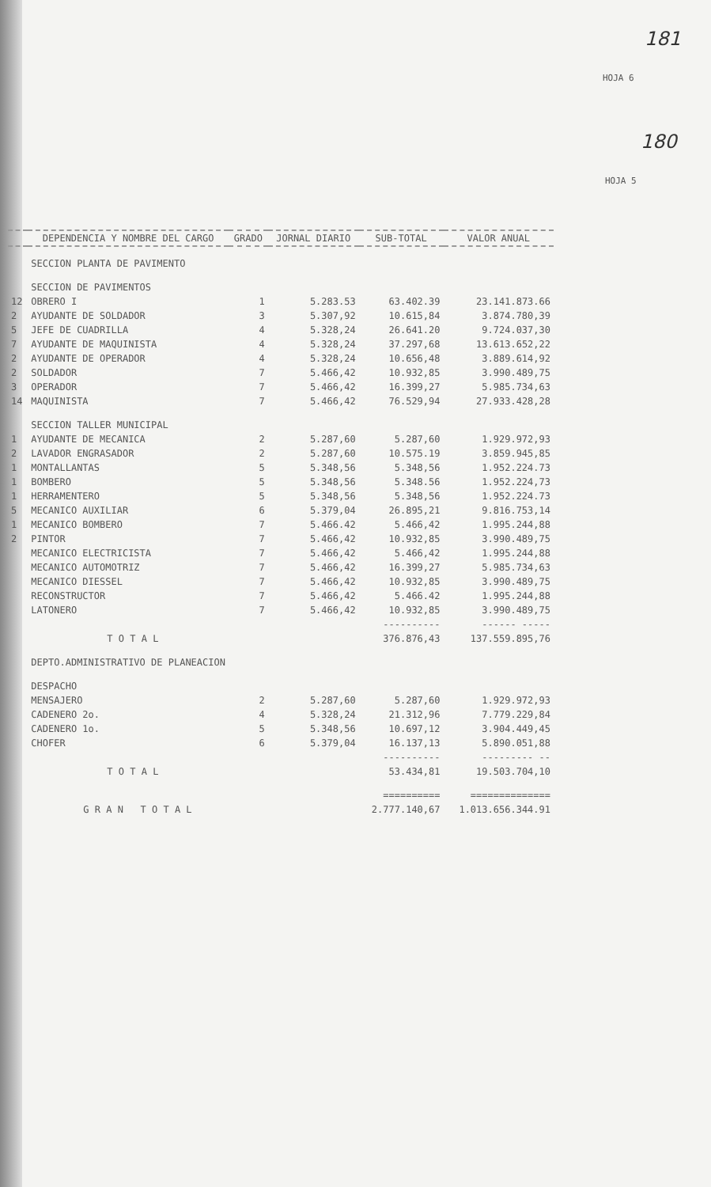181
HOJA 6
180
HOJA 5
| | DEPENDENCIA Y NOMBRE DEL CARGO | GRADO | JORNAL DIARIO | SUB-TOTAL | VALOR ANUAL |
| --- | --- | --- | --- | --- | --- |
| | SECCION PLANTA DE PAVIMENTO | | | | |
| | SECCION DE PAVIMENTOS | | | | |
| 12 | OBRERO I | 1 | 5.283.53 | 63.402.39 | 23.141.873.66 |
| 2 | AYUDANTE DE SOLDADOR | 3 | 5.307,92 | 10.615,84 | 3.874.780,39 |
| 5 | JEFE DE CUADRILLA | 4 | 5.328,24 | 26.641.20 | 9.724.037,30 |
| 7 | AYUDANTE DE MAQUINISTA | 4 | 5.328,24 | 37.297,68 | 13.613.652,22 |
| 2 | AYUDANTE DE OPERADOR | 4 | 5.328,24 | 10.656,48 | 3.889.614,92 |
| 2 | SOLDADOR | 7 | 5.466,42 | 10.932,85 | 3.990.489,75 |
| 3 | OPERADOR | 7 | 5.466,42 | 16.399,27 | 5.985.734,63 |
| 14 | MAQUINISTA | 7 | 5.466,42 | 76.529,94 | 27.933.428,28 |
| | SECCION TALLER MUNICIPAL | | | | |
| 1 | AYUDANTE DE MECANICA | 2 | 5.287,60 | 5.287,60 | 1.929.972,93 |
| 2 | LAVADOR ENGRASADOR | 2 | 5.287,60 | 10.575.19 | 3.859.945,85 |
| 1 | MONTALLANTAS | 5 | 5.348,56 | 5.348,56 | 1.952.224.73 |
| 1 | BOMBERO | 5 | 5.348,56 | 5.348.56 | 1.952.224,73 |
| 1 | HERRAMENTERO | 5 | 5.348,56 | 5.348,56 | 1.952.224.73 |
| 5 | MECANICO AUXILIAR | 6 | 5.379,04 | 26.895,21 | 9.816.753,14 |
| 1 | MECANICO BOMBERO | 7 | 5.466.42 | 5.466,42 | 1.995.244,88 |
| 2 | PINTOR | 7 | 5.466,42 | 10.932,85 | 3.990.489,75 |
| | MECANICO ELECTRICISTA | 7 | 5.466,42 | 5.466,42 | 1.995.244,88 |
| | MECANICO AUTOMOTRIZ | 7 | 5.466,42 | 16.399,27 | 5.985.734,63 |
| | MECANICO DIESSEL | 7 | 5.466,42 | 10.932,85 | 3.990.489,75 |
| | RECONSTRUCTOR | 7 | 5.466,42 | 5.466.42 | 1.995.244,88 |
| | LATONERO | 7 | 5.466,42 | 10.932,85 | 3.990.489,75 |
| | | | | ---------- | ------ ----- |
| | T O T A L | | | 376.876,43 | 137.559.895,76 |
| | DEPTO.ADMINISTRATIVO DE PLANEACION | | | | |
| | DESPACHO | | | | |
| | MENSAJERO | 2 | 5.287,60 | 5.287,60 | 1.929.972,93 |
| | CADENERO 2o. | 4 | 5.328,24 | 21.312,96 | 7.779.229,84 |
| | CADENERO 1o. | 5 | 5.348,56 | 10.697,12 | 3.904.449,45 |
| | CHOFER | 6 | 5.379,04 | 16.137,13 | 5.890.051,88 |
| | | | | ---------- | --------- -- |
| | T O T A L | | | 53.434,81 | 19.503.704,10 |
| | | | | ========== | ============== |
| | G R A N T O T A L | | | 2.777.140,67 | 1.013.656.344.91 |